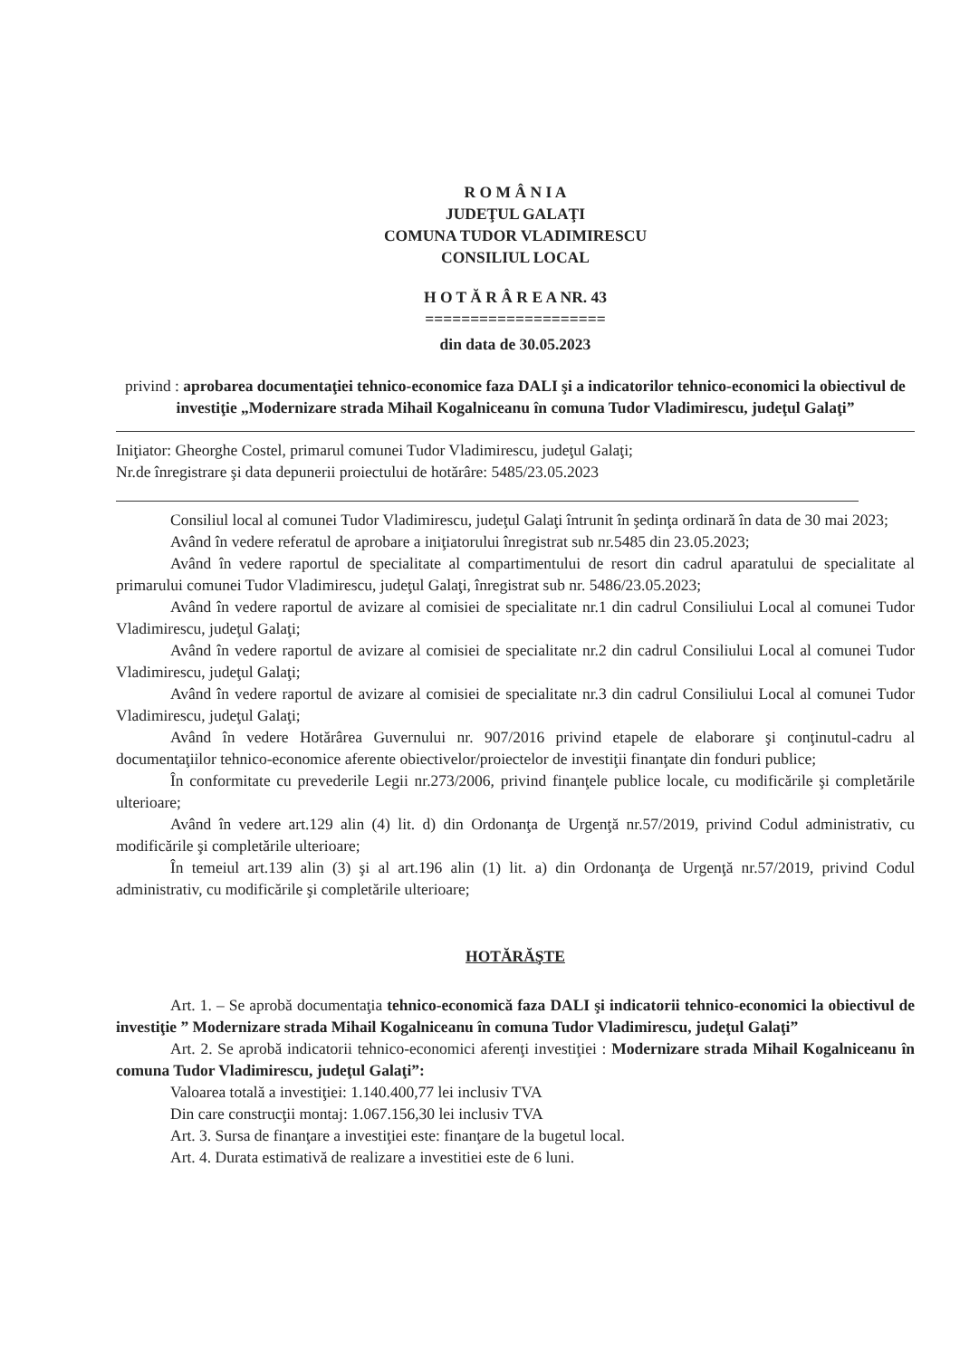R O M Â N I A
JUDEŢUL GALAŢI
COMUNA TUDOR VLADIMIRESCU
CONSILIUL LOCAL
H O T Ă R Â R E A NR. 43
====================
din data de 30.05.2023
privind : aprobarea documentaţiei tehnico-economice faza DALI şi a indicatorilor tehnico-economici la obiectivul de investiţie „Modernizare strada Mihail Kogalniceanu în comuna Tudor Vladimirescu, judeţul Galaţi”
Iniţiator: Gheorghe Costel, primarul comunei Tudor Vladimirescu, judeţul Galaţi;
Nr.de înregistrare şi data depunerii proiectului de hotărâre: 5485/23.05.2023
Consiliul local al comunei Tudor Vladimirescu, judeţul Galaţi întrunit în şedinţa ordinară în data de 30 mai 2023;
Având în vedere referatul de aprobare a iniţiatorului înregistrat sub nr.5485 din 23.05.2023;
Având în vedere raportul de specialitate al compartimentului de resort din cadrul aparatului de specialitate al primarului comunei Tudor Vladimirescu, judeţul Galaţi, înregistrat sub nr. 5486/23.05.2023;
Având în vedere raportul de avizare al comisiei de specialitate nr.1 din cadrul Consiliului Local al comunei Tudor Vladimirescu, judeţul Galaţi;
Având în vedere raportul de avizare al comisiei de specialitate nr.2 din cadrul Consiliului Local al comunei Tudor Vladimirescu, judeţul Galaţi;
Având în vedere raportul de avizare al comisiei de specialitate nr.3 din cadrul Consiliului Local al comunei Tudor Vladimirescu, judeţul Galaţi;
Având în vedere Hotărârea Guvernului nr. 907/2016 privind etapele de elaborare şi conţinutul-cadru al documentaţiilor tehnico-economice aferente obiectivelor/proiectelor de investiţii finanţate din fonduri publice;
În conformitate cu prevederile Legii nr.273/2006, privind finanţele publice locale, cu modificările şi completările ulterioare;
Având în vedere art.129 alin (4) lit. d) din Ordonanţa de Urgenţă nr.57/2019, privind Codul administrativ, cu modificările şi completările ulterioare;
În temeiul art.139 alin (3) şi al art.196 alin (1) lit. a) din Ordonanţa de Urgenţă nr.57/2019, privind Codul administrativ, cu modificările şi completările ulterioare;
HOTĂRĂŞTE
Art. 1. – Se aprobă documentaţia tehnico-economică faza DALI şi indicatorii tehnico-economici la obiectivul de investiţie ” Modernizare strada Mihail Kogalniceanu în comuna Tudor Vladimirescu, judeţul Galaţi”
Art. 2. Se aprobă indicatorii tehnico-economici aferenţi investiţiei : Modernizare strada Mihail Kogalniceanu în comuna Tudor Vladimirescu, judeţul Galaţi”:
Valoarea totală a investiţiei: 1.140.400,77 lei inclusiv TVA
Din care construcţii montaj: 1.067.156,30 lei inclusiv TVA
Art. 3. Sursa de finanţare a investiţiei este: finanţare de la bugetul local.
Art. 4. Durata estimativă de realizare a investitiei este de 6 luni.